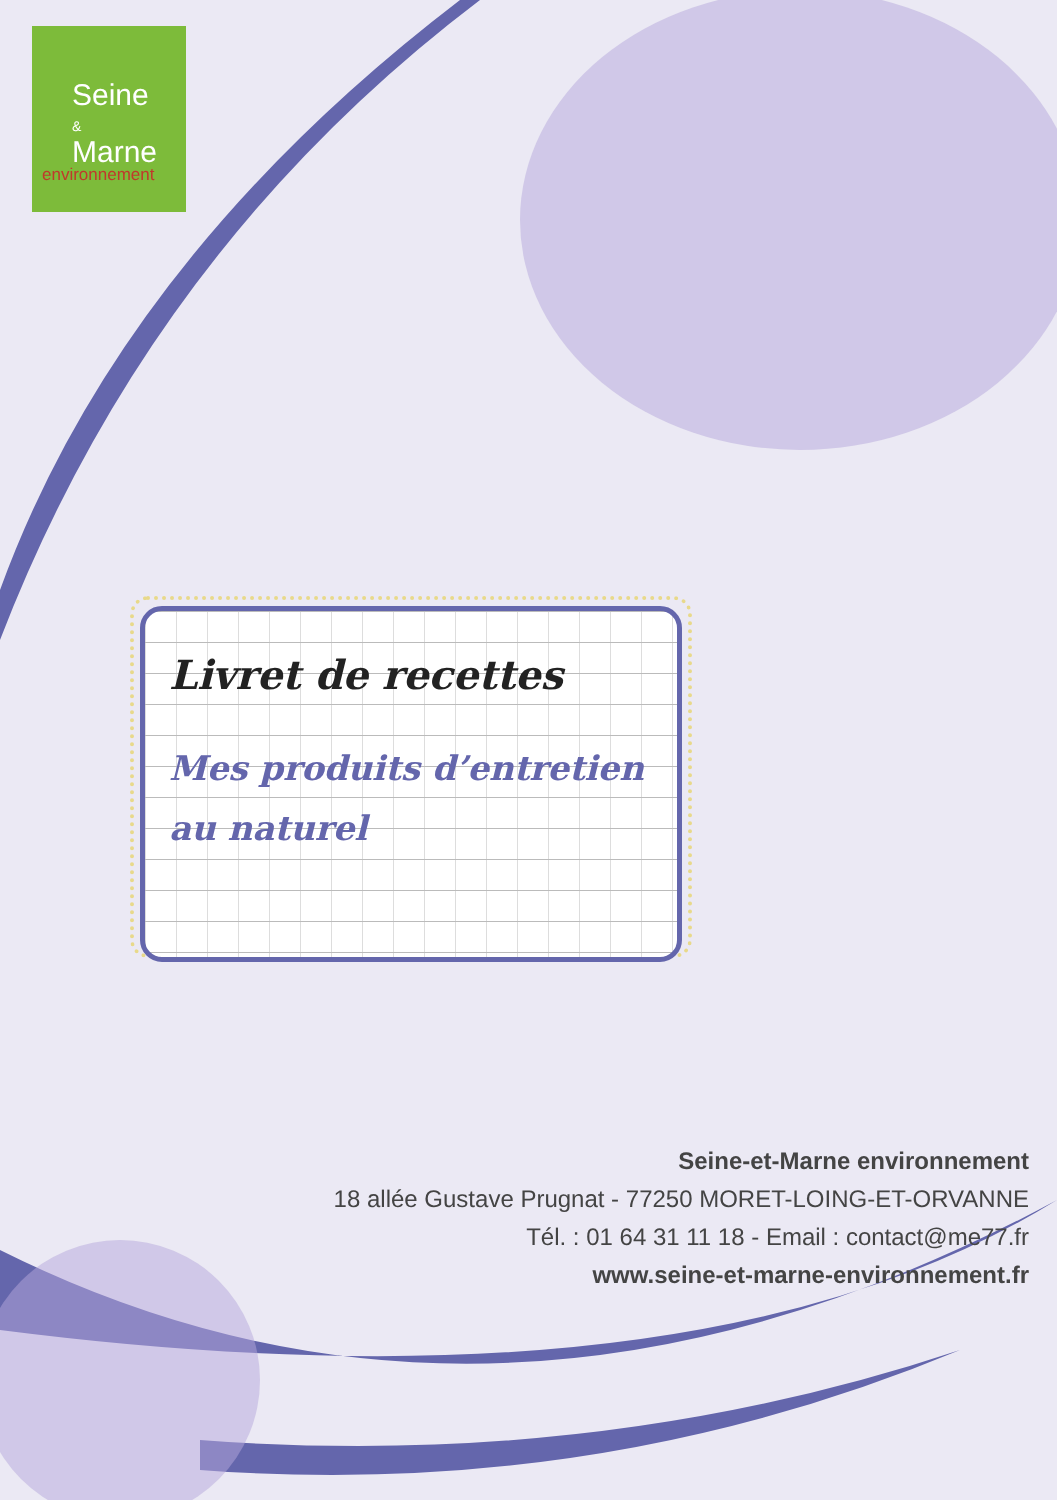Seine
&
Marne
environnement
Livret de recettes
Mes produits d’entretien
au naturel
Seine-et-Marne environnement
18 allée Gustave Prugnat - 77250 MORET-LOING-ET-ORVANNE
Tél. : 01 64 31 11 18 - Email : contact@me77.fr
www.seine-et-marne-environnement.fr